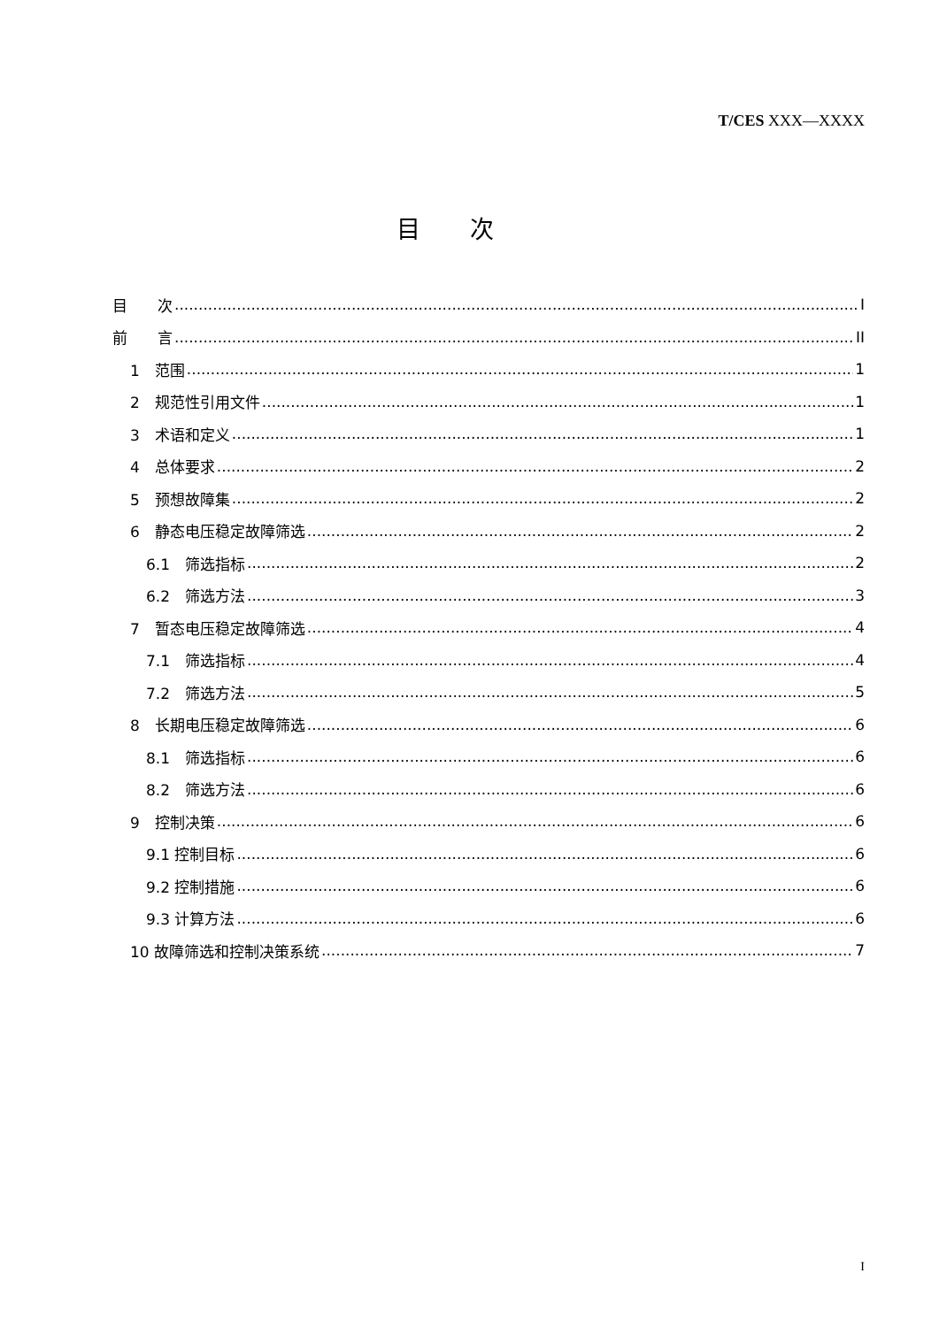T/CES XXX—XXXX
目次
目　　次 I
前　　言 II
1　范围 1
2　规范性引用文件 1
3　术语和定义 1
4　总体要求 2
5　预想故障集 2
6　静态电压稳定故障筛选 2
6.1　筛选指标 2
6.2　筛选方法 3
7　暂态电压稳定故障筛选 4
7.1　筛选指标 4
7.2　筛选方法 5
8　长期电压稳定故障筛选 6
8.1　筛选指标 6
8.2　筛选方法 6
9　控制决策 6
9.1 控制目标 6
9.2 控制措施 6
9.3 计算方法 6
10 故障筛选和控制决策系统 7
I